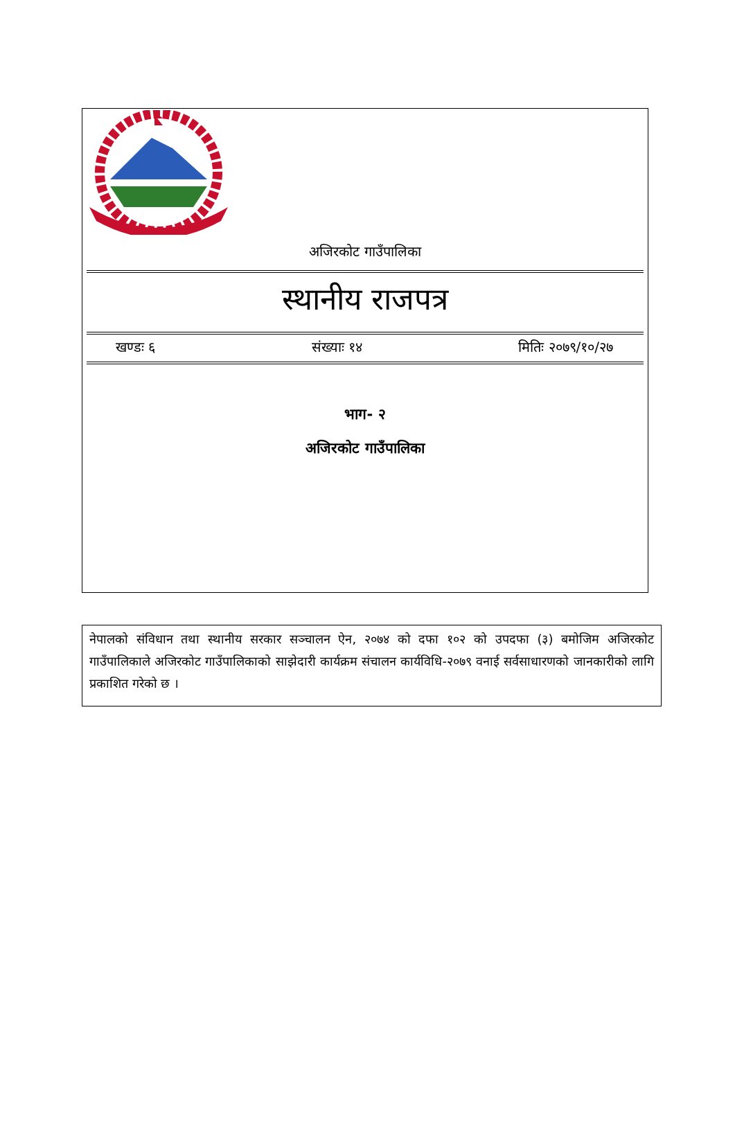अजिरकोट गाउँपालिका
स्थानीय राजपत्र
खण्डः ६ संख्याः १४ मितिः २०७९/१०/२७
भाग- २
अजिरकोट गाउँपालिका
नेपालको संविधान तथा स्थानीय सरकार सञ्चालन ऐन, २०७४ को दफा १०२ को उपदफा (३) बमोजिम अजिरकोट गाउँपालिकाले अजिरकोट गाउँपालिकाको साझेदारी कार्यक्रम संचालन कार्यविधि-२०७९ वनाई सर्वसाधारणको जानकारीको लागि प्रकाशित गरेको छ ।